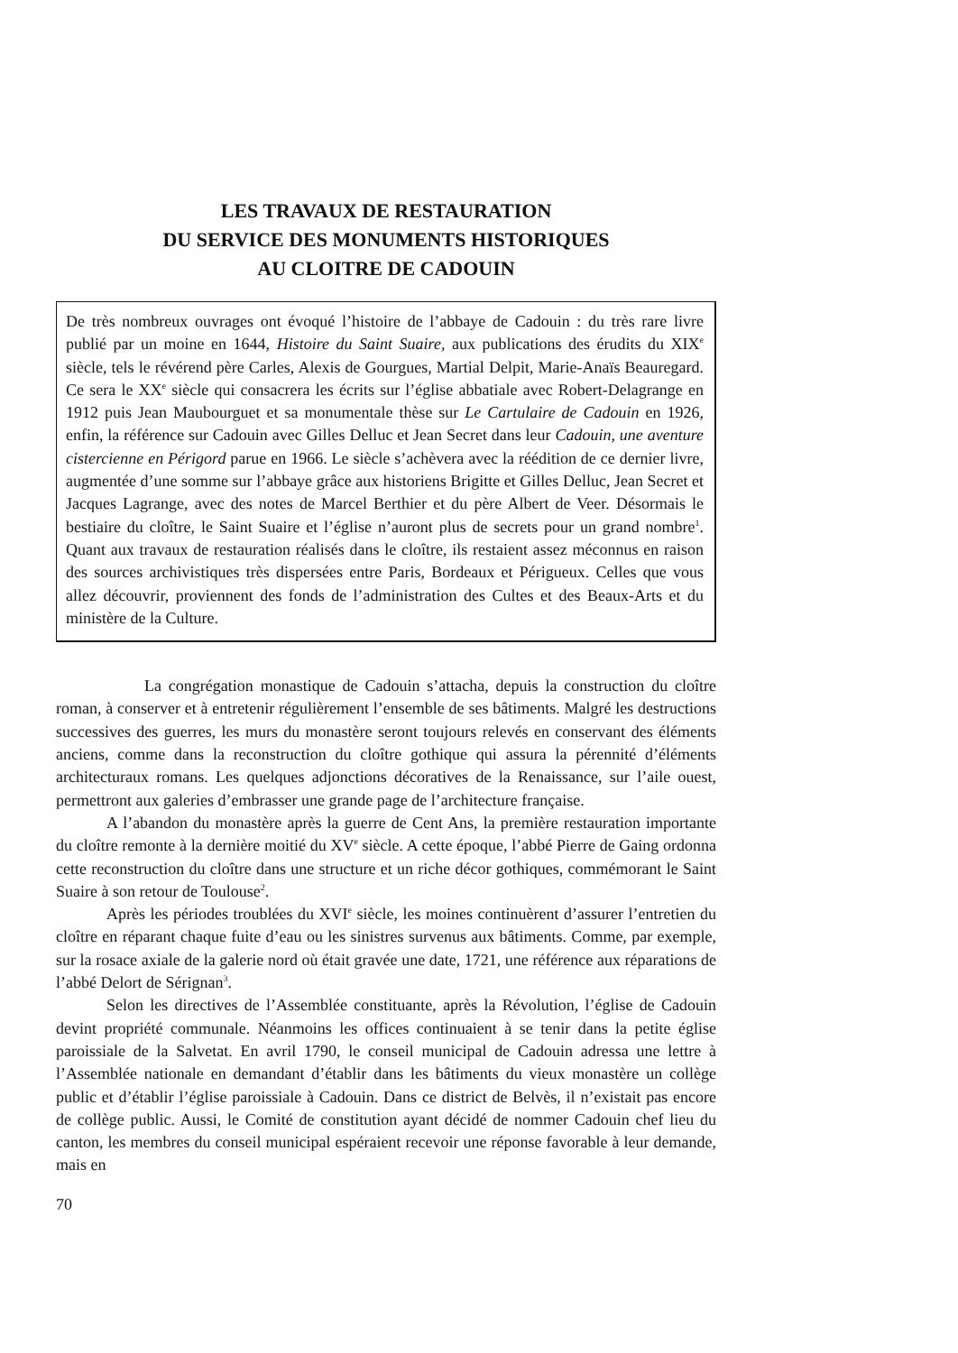LES TRAVAUX DE RESTAURATION
DU SERVICE DES MONUMENTS HISTORIQUES
AU CLOITRE DE CADOUIN
De très nombreux ouvrages ont évoqué l’histoire de l’abbaye de Cadouin : du très rare livre publié par un moine en 1644, Histoire du Saint Suaire, aux publications des érudits du XIX<sup>e</sup> siècle, tels le révérend père Carles, Alexis de Gourgues, Martial Delpit, Marie-Anaïs Beauregard. Ce sera le XX<sup>e</sup> siècle qui consacrera les écrits sur l’église abbatiale avec Robert-Delagrange en 1912 puis Jean Maubourguet et sa monumentale thèse sur Le Cartulaire de Cadouin en 1926, enfin, la référence sur Cadouin avec Gilles Delluc et Jean Secret dans leur Cadouin, une aventure cistercienne en Périgord parue en 1966. Le siècle s’achèvera avec la réédition de ce dernier livre, augmentée d’une somme sur l’abbaye grâce aux historiens Brigitte et Gilles Delluc, Jean Secret et Jacques Lagrange, avec des notes de Marcel Berthier et du père Albert de Veer. Désormais le bestiaire du cloître, le Saint Suaire et l’église n’auront plus de secrets pour un grand nombre<sup>1</sup>. Quant aux travaux de restauration réalisés dans le cloître, ils restaient assez méconnus en raison des sources archivistiques très dispersées entre Paris, Bordeaux et Périgueux. Celles que vous allez découvrir, proviennent des fonds de l’administration des Cultes et des Beaux-Arts et du ministère de la Culture.
La congrégation monastique de Cadouin s’attacha, depuis la construction du cloître roman, à conserver et à entretenir régulièrement l’ensemble de ses bâtiments. Malgré les destructions successives des guerres, les murs du monastère seront toujours relevés en conservant des éléments anciens, comme dans la reconstruction du cloître gothique qui assura la pérennité d’éléments architecturaux romans. Les quelques adjonctions décoratives de la Renaissance, sur l’aile ouest, permettront aux galeries d’embrasser une grande page de l’architecture française.
A l’abandon du monastère après la guerre de Cent Ans, la première restauration importante du cloître remonte à la dernière moitié du XV<sup>e</sup> siècle. A cette époque, l’abbé Pierre de Gaing ordonna cette reconstruction du cloître dans une structure et un riche décor gothiques, commémorant le Saint Suaire à son retour de Toulouse<sup>2</sup>.
Après les périodes troublées du XVI<sup>e</sup> siècle, les moines continuèrent d’assurer l’entretien du cloître en réparant chaque fuite d’eau ou les sinistres survenus aux bâtiments. Comme, par exemple, sur la rosace axiale de la galerie nord où était gravée une date, 1721, une référence aux réparations de l’abbé Delort de Sérignan<sup>3</sup>.
Selon les directives de l’Assemblée constituante, après la Révolution, l’église de Cadouin devint propriété communale. Néanmoins les offices continuaient à se tenir dans la petite église paroissiale de la Salvetat. En avril 1790, le conseil municipal de Cadouin adressa une lettre à l’Assemblée nationale en demandant d’établir dans les bâtiments du vieux monastère un collège public et d’établir l’église paroissiale à Cadouin. Dans ce district de Belvès, il n’existait pas encore de collège public. Aussi, le Comité de constitution ayant décidé de nommer Cadouin chef lieu du canton, les membres du conseil municipal espéraient recevoir une réponse favorable à leur demande, mais en
70